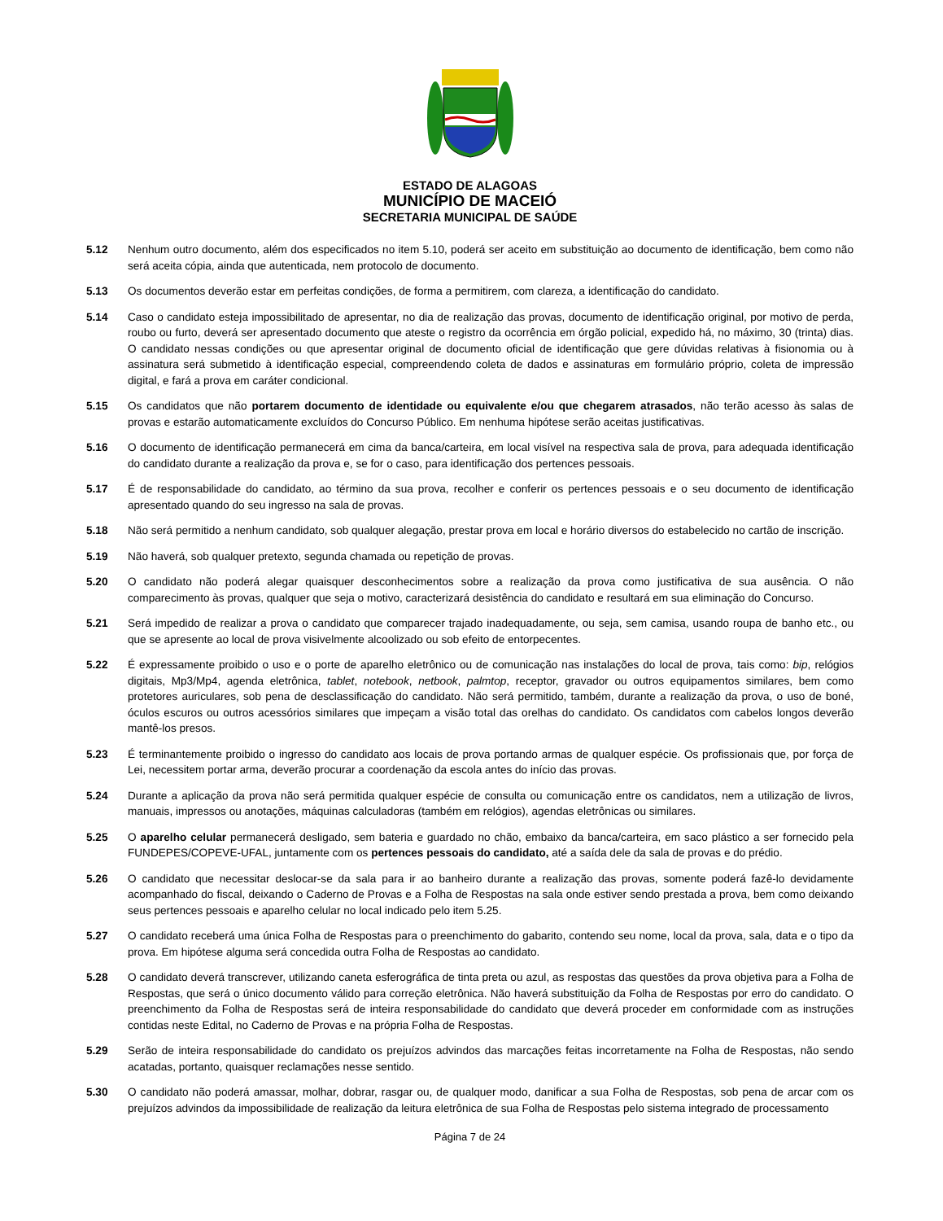ESTADO DE ALAGOAS
MUNICÍPIO DE MACEIÓ
SECRETARIA MUNICIPAL DE SAÚDE
5.12 Nenhum outro documento, além dos especificados no item 5.10, poderá ser aceito em substituição ao documento de identificação, bem como não será aceita cópia, ainda que autenticada, nem protocolo de documento.
5.13 Os documentos deverão estar em perfeitas condições, de forma a permitirem, com clareza, a identificação do candidato.
5.14 Caso o candidato esteja impossibilitado de apresentar, no dia de realização das provas, documento de identificação original, por motivo de perda, roubo ou furto, deverá ser apresentado documento que ateste o registro da ocorrência em órgão policial, expedido há, no máximo, 30 (trinta) dias. O candidato nessas condições ou que apresentar original de documento oficial de identificação que gere dúvidas relativas à fisionomia ou à assinatura será submetido à identificação especial, compreendendo coleta de dados e assinaturas em formulário próprio, coleta de impressão digital, e fará a prova em caráter condicional.
5.15 Os candidatos que não portarem documento de identidade ou equivalente e/ou que chegarem atrasados, não terão acesso às salas de provas e estarão automaticamente excluídos do Concurso Público. Em nenhuma hipótese serão aceitas justificativas.
5.16 O documento de identificação permanecerá em cima da banca/carteira, em local visível na respectiva sala de prova, para adequada identificação do candidato durante a realização da prova e, se for o caso, para identificação dos pertences pessoais.
5.17 É de responsabilidade do candidato, ao término da sua prova, recolher e conferir os pertences pessoais e o seu documento de identificação apresentado quando do seu ingresso na sala de provas.
5.18 Não será permitido a nenhum candidato, sob qualquer alegação, prestar prova em local e horário diversos do estabelecido no cartão de inscrição.
5.19 Não haverá, sob qualquer pretexto, segunda chamada ou repetição de provas.
5.20 O candidato não poderá alegar quaisquer desconhecimentos sobre a realização da prova como justificativa de sua ausência. O não comparecimento às provas, qualquer que seja o motivo, caracterizará desistência do candidato e resultará em sua eliminação do Concurso.
5.21 Será impedido de realizar a prova o candidato que comparecer trajado inadequadamente, ou seja, sem camisa, usando roupa de banho etc., ou que se apresente ao local de prova visivelmente alcoolizado ou sob efeito de entorpecentes.
5.22 É expressamente proibido o uso e o porte de aparelho eletrônico ou de comunicação nas instalações do local de prova, tais como: bip, relógios digitais, Mp3/Mp4, agenda eletrônica, tablet, notebook, netbook, palmtop, receptor, gravador ou outros equipamentos similares, bem como protetores auriculares, sob pena de desclassificação do candidato. Não será permitido, também, durante a realização da prova, o uso de boné, óculos escuros ou outros acessórios similares que impeçam a visão total das orelhas do candidato. Os candidatos com cabelos longos deverão mantê-los presos.
5.23 É terminantemente proibido o ingresso do candidato aos locais de prova portando armas de qualquer espécie. Os profissionais que, por força de Lei, necessitem portar arma, deverão procurar a coordenação da escola antes do início das provas.
5.24 Durante a aplicação da prova não será permitida qualquer espécie de consulta ou comunicação entre os candidatos, nem a utilização de livros, manuais, impressos ou anotações, máquinas calculadoras (também em relógios), agendas eletrônicas ou similares.
5.25 O aparelho celular permanecerá desligado, sem bateria e guardado no chão, embaixo da banca/carteira, em saco plástico a ser fornecido pela FUNDEPES/COPEVE-UFAL, juntamente com os pertences pessoais do candidato, até a saída dele da sala de provas e do prédio.
5.26 O candidato que necessitar deslocar-se da sala para ir ao banheiro durante a realização das provas, somente poderá fazê-lo devidamente acompanhado do fiscal, deixando o Caderno de Provas e a Folha de Respostas na sala onde estiver sendo prestada a prova, bem como deixando seus pertences pessoais e aparelho celular no local indicado pelo item 5.25.
5.27 O candidato receberá uma única Folha de Respostas para o preenchimento do gabarito, contendo seu nome, local da prova, sala, data e o tipo da prova. Em hipótese alguma será concedida outra Folha de Respostas ao candidato.
5.28 O candidato deverá transcrever, utilizando caneta esferográfica de tinta preta ou azul, as respostas das questões da prova objetiva para a Folha de Respostas, que será o único documento válido para correção eletrônica. Não haverá substituição da Folha de Respostas por erro do candidato. O preenchimento da Folha de Respostas será de inteira responsabilidade do candidato que deverá proceder em conformidade com as instruções contidas neste Edital, no Caderno de Provas e na própria Folha de Respostas.
5.29 Serão de inteira responsabilidade do candidato os prejuízos advindos das marcações feitas incorretamente na Folha de Respostas, não sendo acatadas, portanto, quaisquer reclamações nesse sentido.
5.30 O candidato não poderá amassar, molhar, dobrar, rasgar ou, de qualquer modo, danificar a sua Folha de Respostas, sob pena de arcar com os prejuízos advindos da impossibilidade de realização da leitura eletrônica de sua Folha de Respostas pelo sistema integrado de processamento
Página 7 de 24